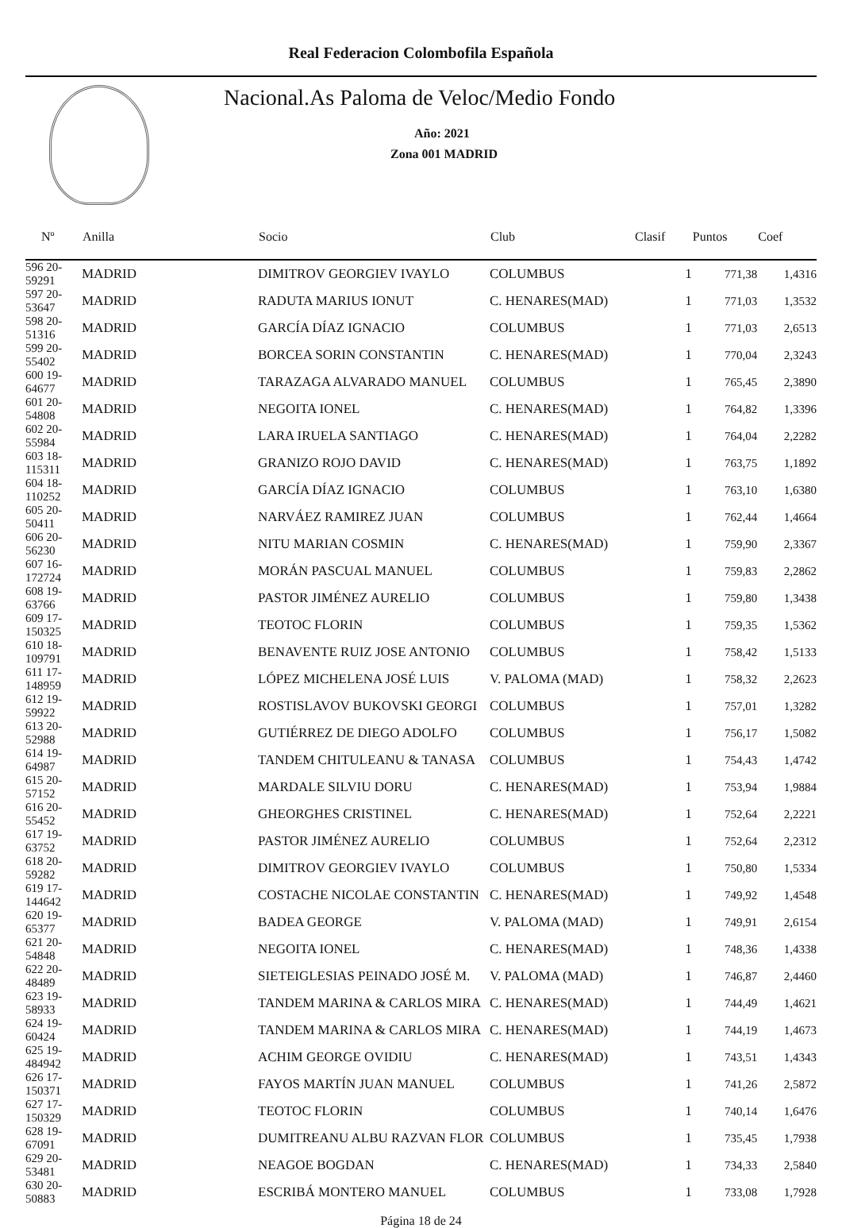Real Federacion Colombofila Española
Nacional.As Paloma de Veloc/Medio Fondo
Año: 2021
Zona 001 MADRID
| Nº | Anilla | Socio | Club | Clasif | Puntos | Coef |
| --- | --- | --- | --- | --- | --- | --- |
| 596 20-59291 | MADRID | DIMITROV GEORGIEV IVAYLO | COLUMBUS | 1 | 771,38 | 1,4316 |
| 597 20-53647 | MADRID | RADUTA MARIUS IONUT | C. HENARES(MAD) | 1 | 771,03 | 1,3532 |
| 598 20-51316 | MADRID | GARCÍA DÍAZ IGNACIO | COLUMBUS | 1 | 771,03 | 2,6513 |
| 599 20-55402 | MADRID | BORCEA SORIN CONSTANTIN | C. HENARES(MAD) | 1 | 770,04 | 2,3243 |
| 600 19-64677 | MADRID | TARAZAGA ALVARADO MANUEL | COLUMBUS | 1 | 765,45 | 2,3890 |
| 601 20-54808 | MADRID | NEGOITA IONEL | C. HENARES(MAD) | 1 | 764,82 | 1,3396 |
| 602 20-55984 | MADRID | LARA IRUELA SANTIAGO | C. HENARES(MAD) | 1 | 764,04 | 2,2282 |
| 603 18-115311 | MADRID | GRANIZO ROJO DAVID | C. HENARES(MAD) | 1 | 763,75 | 1,1892 |
| 604 18-110252 | MADRID | GARCÍA DÍAZ IGNACIO | COLUMBUS | 1 | 763,10 | 1,6380 |
| 605 20-50411 | MADRID | NARVÁEZ RAMIREZ JUAN | COLUMBUS | 1 | 762,44 | 1,4664 |
| 606 20-56230 | MADRID | NITU MARIAN COSMIN | C. HENARES(MAD) | 1 | 759,90 | 2,3367 |
| 607 16-172724 | MADRID | MORÁN PASCUAL MANUEL | COLUMBUS | 1 | 759,83 | 2,2862 |
| 608 19-63766 | MADRID | PASTOR JIMÉNEZ AURELIO | COLUMBUS | 1 | 759,80 | 1,3438 |
| 609 17-150325 | MADRID | TEOTOC FLORIN | COLUMBUS | 1 | 759,35 | 1,5362 |
| 610 18-109791 | MADRID | BENAVENTE RUIZ JOSE ANTONIO | COLUMBUS | 1 | 758,42 | 1,5133 |
| 611 17-148959 | MADRID | LÓPEZ MICHELENA JOSÉ LUIS | V. PALOMA (MAD) | 1 | 758,32 | 2,2623 |
| 612 19-59922 | MADRID | ROSTISLAVOV BUKOVSKI GEORGI | COLUMBUS | 1 | 757,01 | 1,3282 |
| 613 20-52988 | MADRID | GUTIÉRREZ DE DIEGO ADOLFO | COLUMBUS | 1 | 756,17 | 1,5082 |
| 614 19-64987 | MADRID | TANDEM CHITULEANU & TANASA | COLUMBUS | 1 | 754,43 | 1,4742 |
| 615 20-57152 | MADRID | MARDALE SILVIU DORU | C. HENARES(MAD) | 1 | 753,94 | 1,9884 |
| 616 20-55452 | MADRID | GHEORGHES CRISTINEL | C. HENARES(MAD) | 1 | 752,64 | 2,2221 |
| 617 19-63752 | MADRID | PASTOR JIMÉNEZ AURELIO | COLUMBUS | 1 | 752,64 | 2,2312 |
| 618 20-59282 | MADRID | DIMITROV GEORGIEV IVAYLO | COLUMBUS | 1 | 750,80 | 1,5334 |
| 619 17-144642 | MADRID | COSTACHE NICOLAE CONSTANTIN | C. HENARES(MAD) | 1 | 749,92 | 1,4548 |
| 620 19-65377 | MADRID | BADEA GEORGE | V. PALOMA (MAD) | 1 | 749,91 | 2,6154 |
| 621 20-54848 | MADRID | NEGOITA IONEL | C. HENARES(MAD) | 1 | 748,36 | 1,4338 |
| 622 20-48489 | MADRID | SIETEIGLESIAS PEINADO JOSÉ M. | V. PALOMA (MAD) | 1 | 746,87 | 2,4460 |
| 623 19-58933 | MADRID | TANDEM MARINA & CARLOS MIRA | C. HENARES(MAD) | 1 | 744,49 | 1,4621 |
| 624 19-60424 | MADRID | TANDEM MARINA & CARLOS MIRA | C. HENARES(MAD) | 1 | 744,19 | 1,4673 |
| 625 19-484942 | MADRID | ACHIM GEORGE OVIDIU | C. HENARES(MAD) | 1 | 743,51 | 1,4343 |
| 626 17-150371 | MADRID | FAYOS MARTÍN JUAN MANUEL | COLUMBUS | 1 | 741,26 | 2,5872 |
| 627 17-150329 | MADRID | TEOTOC FLORIN | COLUMBUS | 1 | 740,14 | 1,6476 |
| 628 19-67091 | MADRID | DUMITREANU ALBU RAZVAN FLOR | COLUMBUS | 1 | 735,45 | 1,7938 |
| 629 20-53481 | MADRID | NEAGOE BOGDAN | C. HENARES(MAD) | 1 | 734,33 | 2,5840 |
| 630 20-50883 | MADRID | ESCRIBÁ MONTERO MANUEL | COLUMBUS | 1 | 733,08 | 1,7928 |
Página 18 de 24